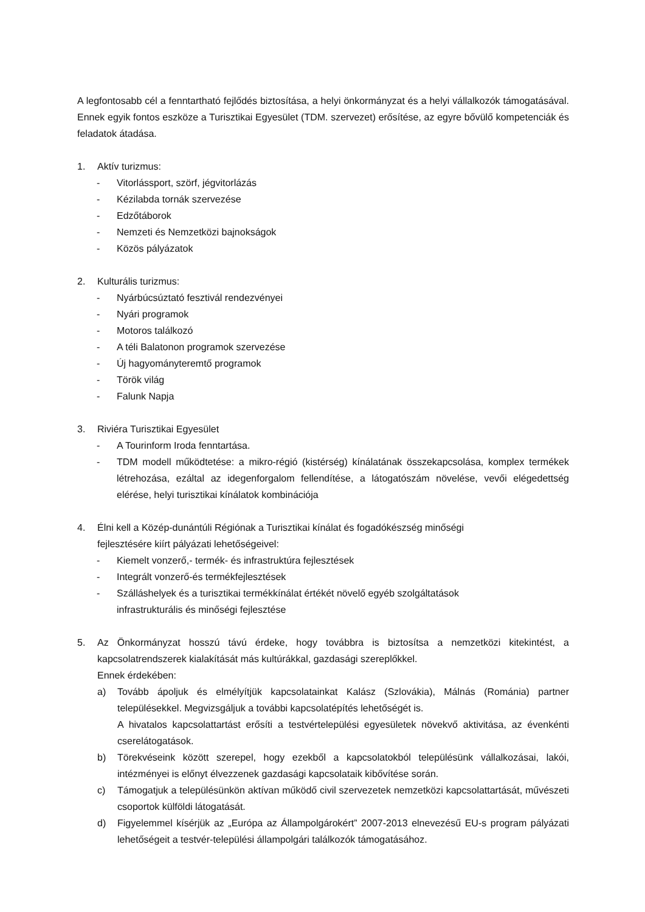A legfontosabb cél a fenntartható fejlődés biztosítása, a helyi önkormányzat és a helyi vállalkozók támogatásával. Ennek egyik fontos eszköze a Turisztikai Egyesület (TDM. szervezet) erősítése, az egyre bővülő kompetenciák és feladatok átadása.
1. Aktív turizmus:
- Vitorlássport, szörf, jégvitorlázás
- Kézilabda tornák szervezése
- Edzőtáborok
- Nemzeti és Nemzetközi bajnokságok
- Közös pályázatok
2. Kulturális turizmus:
- Nyárbúcsúztató fesztivál rendezvényei
- Nyári programok
- Motoros találkozó
- A téli Balatonon programok szervezése
- Új hagyományteremtő programok
- Török világ
- Falunk Napja
3. Riviéra Turisztikai Egyesület
- A Tourinform Iroda fenntartása.
- TDM modell működtetése: a mikro-régió (kistérség) kínálatának összekapcsolása, komplex termékek létrehozása, ezáltal az idegenforgalom fellendítése, a látogatószám növelése, vevői elégedettség elérése, helyi turisztikai kínálatok kombinációja
4. Élni kell a Közép-dunántúli Régiónak a Turisztikai kínálat és fogadókészség minőségi
fejlesztésére kiírt pályázati lehetőségeivel:
- Kiemelt vonzerő,- termék- és infrastruktúra fejlesztések
- Integrált vonzerő-és termékfejlesztések
- Szálláshelyek és a turisztikai termékkínálat értékét növelő egyéb szolgáltatások
infrastrukturális és minőségi fejlesztése
5. Az Önkormányzat hosszú távú érdeke, hogy továbbra is biztosítsa a nemzetközi kitekintést, a kapcsolatrendszerek kialakítását más kultúrákkal, gazdasági szereplőkkel.
Ennek érdekében:
a) Tovább ápoljuk és elmélyítjük kapcsolatainkat Kalász (Szlovákia), Málnás (Románia) partner településekkel. Megvizsgáljuk a további kapcsolatépítés lehetőségét is.
A hivatalos kapcsolattartást erősíti a testvértelepülési egyesületek növekvő aktivitása, az évenkénti cserelátogatások.
b) Törekvéseink között szerepel, hogy ezekből a kapcsolatokból településünk vállalkozásai, lakói, intézményei is előnyt élvezzenek gazdasági kapcsolataik kibővítése során.
c) Támogatjuk a településünkön aktívan működő civil szervezetek nemzetközi kapcsolattartását, művészeti csoportok külföldi látogatását.
d) Figyelemmel kísérjük az „Európa az Állampolgárokért” 2007-2013 elnevezésű EU-s program pályázati lehetőségeit a testvér-települési állampolgári találkozók támogatásához.